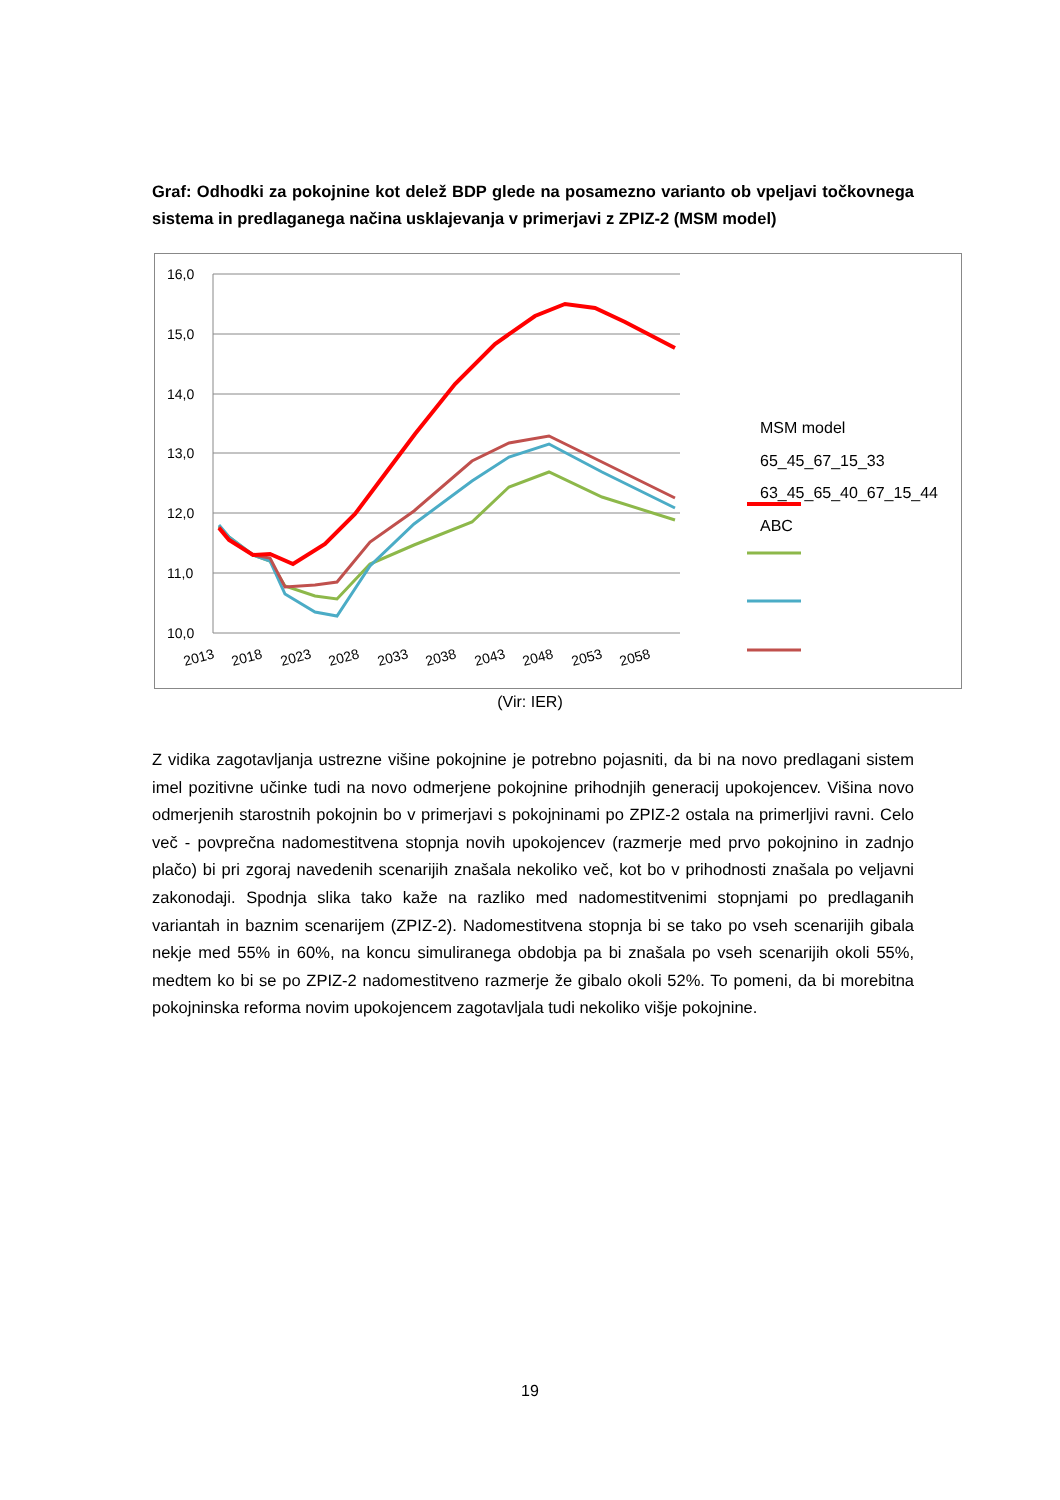Graf: Odhodki za pokojnine kot delež BDP glede na posamezno varianto ob vpeljavi točkovnega sistema in predlaganega načina usklajevanja v primerjavi z ZPIZ-2 (MSM model)
16,0
15,0
14,0
13,0
12,0
11,0
10,0
2013
2018
2023
2028
2033
2038
2043
2048
2053
2058
MSM model
65_45_67_15_33
63_45_65_40_67_15_44
ABC
(Vir: IER)
Z vidika zagotavljanja ustrezne višine pokojnine je potrebno pojasniti, da bi na novo predlagani sistem imel pozitivne učinke tudi na novo odmerjene pokojnine prihodnjih generacij upokojencev. Višina novo odmerjenih starostnih pokojnin bo v primerjavi s pokojninami po ZPIZ-2 ostala na primerljivi ravni. Celo več - povprečna nadomestitvena stopnja novih upokojencev (razmerje med prvo pokojnino in zadnjo plačo) bi pri zgoraj navedenih scenarijih znašala nekoliko več, kot bo v prihodnosti znašala po veljavni zakonodaji. Spodnja slika tako kaže na razliko med nadomestitvenimi stopnjami po predlaganih variantah in baznim scenarijem (ZPIZ-2). Nadomestitvena stopnja bi se tako po vseh scenarijih gibala nekje med 55% in 60%, na koncu simuliranega obdobja pa bi znašala po vseh scenarijih okoli 55%, medtem ko bi se po ZPIZ-2 nadomestitveno razmerje že gibalo okoli 52%. To pomeni, da bi morebitna pokojninska reforma novim upokojencem zagotavljala tudi nekoliko višje pokojnine.
19